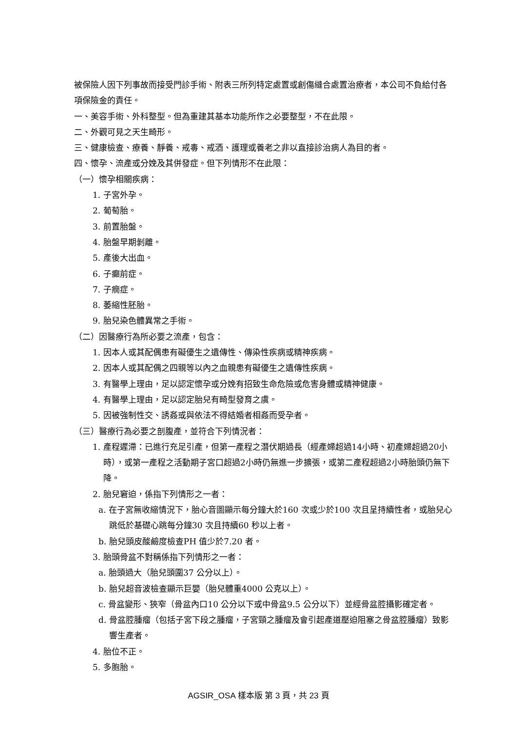被保險人因下列事故而接受門診手術、附表三所列特定處置或創傷縫合處置治療者，本公司不負給付各項保險金的責任。
一、美容手術、外科整型。但為重建其基本功能所作之必要整型，不在此限。
二、外觀可見之天生畸形。
三、健康檢查、療養、靜養、戒毒、戒酒、護理或養老之非以直接診治病人為目的者。
四、懷孕、流產或分娩及其併發症。但下列情形不在此限：
（一）懷孕相關疾病：
1. 子宮外孕。
2. 葡萄胎。
3. 前置胎盤。
4. 胎盤早期剝離。
5. 產後大出血。
6. 子癲前症。
7. 子癇症。
8. 萎縮性胚胎。
9. 胎兒染色體異常之手術。
（二）因醫療行為所必要之流產，包含：
1. 因本人或其配偶患有礙優生之遺傳性、傳染性疾病或精神疾病。
2. 因本人或其配偶之四親等以內之血親患有礙優生之遺傳性疾病。
3. 有醫學上理由，足以認定懷孕或分娩有招致生命危險或危害身體或精神健康。
4. 有醫學上理由，足以認定胎兒有畸型發育之虞。
5. 因被強制性交、誘姦或與依法不得結婚者相姦而受孕者。
（三）醫療行為必要之剖腹產，並符合下列情況者：
1. 產程遲滯：已進行充足引產，但第一產程之潛伏期過長（經產婦超過14小時、初產婦超過20小時），或第一產程之活動期子宮口超過2小時仍無進一步擴張，或第二產程超過2小時胎頭仍無下降。
2. 胎兒窘迫，係指下列情形之一者：
a. 在子宮無收縮情況下，胎心音圖顯示每分鐘大於160 次或少於100 次且呈持續性者，或胎兒心跳低於基礎心跳每分鐘30 次且持續60 秒以上者。
b. 胎兒頭皮酸鹼度檢查PH 值少於7.20 者。
3. 胎頭骨盆不對稱係指下列情形之一者：
a. 胎頭過大（胎兒頭圍37 公分以上）。
b. 胎兒超音波檢查顯示巨嬰（胎兒體重4000 公克以上）。
c. 骨盆變形、狹窄（骨盆內口10 公分以下或中骨盆9.5 公分以下）並經骨盆腔攝影確定者。
d. 骨盆腔腫瘤（包括子宮下段之腫瘤，子宮頸之腫瘤及會引起產道壓迫阻塞之骨盆腔腫瘤）致影響生產者。
4. 胎位不正。
5. 多胞胎。
AGSIR_OSA 樣本版 第 3 頁，共 23 頁